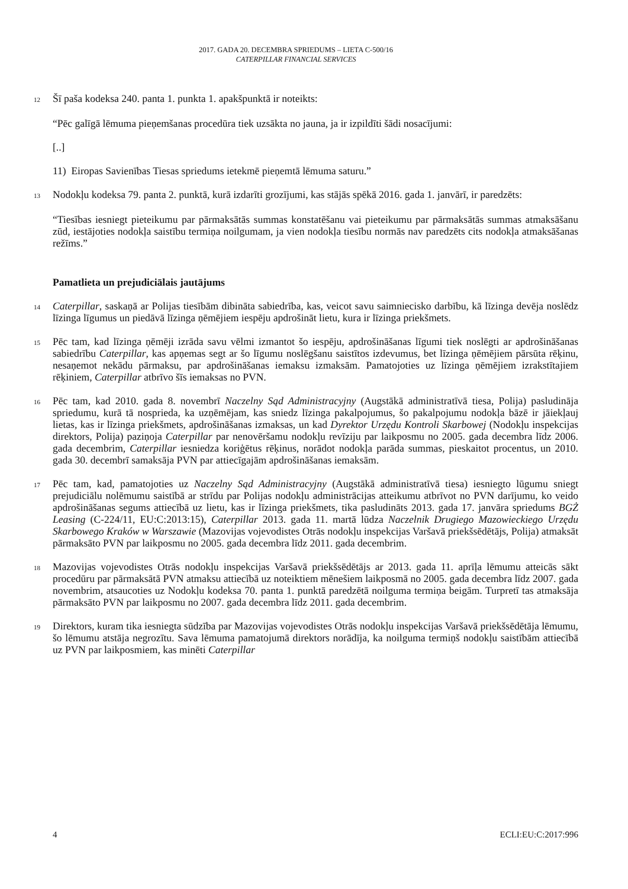2017. GADA 20. DECEMBRA SPRIEDUMS – LIETA C-500/16
CATERPILLAR FINANCIAL SERVICES
12
Šī paša kodeksa 240. panta 1. punkta 1. apakšpunktā ir noteikts:
“Pēc galīgā lēmuma pieņemšanas procedūra tiek uzsākta no jauna, ja ir izpildīti šādi nosacījumi:
[..]
11) Eiropas Savienības Tiesas spriedums ietekmē pieņemtā lēmuma saturu.”
13
Nodokļu kodeksa 79. panta 2. punktā, kurā izdarīti grozījumi, kas stājās spēkā 2016. gada 1. janvārī, ir paredzēts:
“Tiesības iesniegt pieteikumu par pārmaksātās summas konstatēšanu vai pieteikumu par pārmaksātās summas atmaksāšanu zūd, iestājoties nodokļa saistību termiņa noilgumam, ja vien nodokļa tiesību normās nav paredzēts cits nodokļa atmaksāšanas režīms.”
Pamatlieta un prejudiciālais jautājums
14
Caterpillar, saskaņā ar Polijas tiesībām dibināta sabiedrība, kas, veicot savu saimniecisko darbību, kā līzinga devēja noslēdz līzinga līgumus un piedāvā līzinga ņēmējiem iespēju apdrošināt lietu, kura ir līzinga priekšmets.
15
Pēc tam, kad līzinga ņēmēji izrāda savu vēlmi izmantot šo iespēju, apdrošināšanas līgumi tiek noslēgti ar apdrošināšanas sabiedrību Caterpillar, kas apņemas segt ar šo līgumu noslēgšanu saistītos izdevumus, bet līzinga ņēmējiem pārsūta rēķinu, nesaņemot nekādu pārmaksu, par apdrošināšanas iemaksu izmaksām. Pamatojoties uz līzinga ņēmējiem izrakstītajiem rēķiniem, Caterpillar atbrīvo šīs iemaksas no PVN.
16
Pēc tam, kad 2010. gada 8. novembrī Naczelny Sąd Administracyjny (Augstākā administratīvā tiesa, Polija) pasludināja spriedumu, kurā tā nosprieda, ka uzņēmējam, kas sniedz līzinga pakalpojumus, šo pakalpojumu nodokļa bāzē ir jāiekļauj lietas, kas ir līzinga priekšmets, apdrošināšanas izmaksas, un kad Dyrektor Urzędu Kontroli Skarbowej (Nodokļu inspekcijas direktors, Polija) paziņoja Caterpillar par nenovēršamu nodokļu revīziju par laikposmu no 2005. gada decembra līdz 2006. gada decembrim, Caterpillar iesniedza koriģētus rēķinus, norādot nodokļa parāda summas, pieskaitot procentus, un 2010. gada 30. decembrī samaksāja PVN par attiecīgajām apdrošināšanas iemaksām.
17
Pēc tam, kad, pamatojoties uz Naczelny Sąd Administracyjny (Augstākā administratīvā tiesa) iesniegto lūgumu sniegt prejudiciālu nolēmumu saistībā ar strīdu par Polijas nodokļu administrācijas atteikumu atbrīvot no PVN darījumu, ko veido apdrošināšanas segums attiecībā uz lietu, kas ir līzinga priekšmets, tika pasludināts 2013. gada 17. janvāra spriedums BGŻ Leasing (C-224/11, EU:C:2013:15), Caterpillar 2013. gada 11. martā lūdza Naczelnik Drugiego Mazowieckiego Urzędu Skarbowego Kraków w Warszawie (Mazovijas vojevodistes Otrās nodokļu inspekcijas Varšavā priekšsēdētājs, Polija) atmaksāt pārmaksāto PVN par laikposmu no 2005. gada decembra līdz 2011. gada decembrim.
18
Mazovijas vojevodistes Otrās nodokļu inspekcijas Varšavā priekšsēdētājs ar 2013. gada 11. aprīļa lēmumu atteicās sākt procedūru par pārmaksātā PVN atmaksu attiecībā uz noteiktiem mēnešiem laikposmā no 2005. gada decembra līdz 2007. gada novembrim, atsaucoties uz Nodokļu kodeksa 70. panta 1. punktā paredzētā noilguma termiņa beigām. Turpretī tas atmaksāja pārmaksāto PVN par laikposmu no 2007. gada decembra līdz 2011. gada decembrim.
19
Direktors, kuram tika iesniegta sūdzība par Mazovijas vojevodistes Otrās nodokļu inspekcijas Varšavā priekšsēdētāja lēmumu, šo lēmumu atstāja negrozītu. Sava lēmuma pamatojumā direktors norādīja, ka noilguma termiņš nodokļu saistībām attiecībā uz PVN par laikposmiem, kas minēti Caterpillar
4 ECLI:EU:C:2017:996